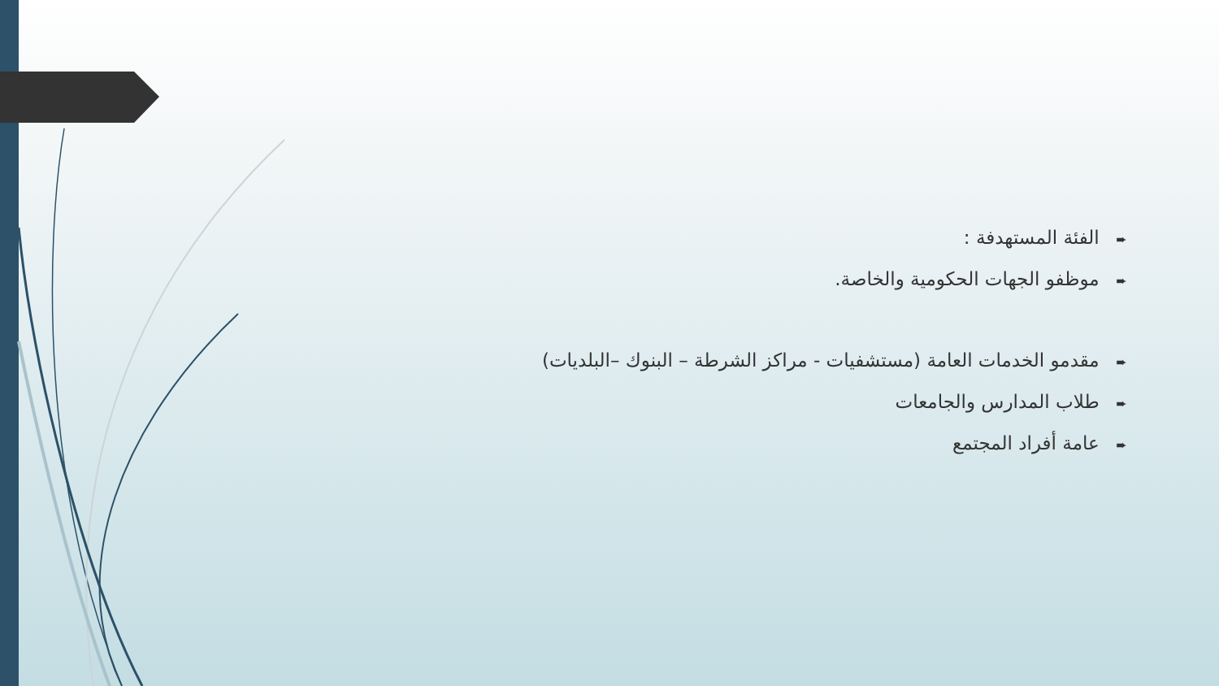➨ الفئة المستهدفة :
➨ موظفو الجهات الحكومية والخاصة.
➨ مقدمو الخدمات العامة (مستشفيات - مراكز الشرطة – البنوك –البلديات)
➨ طلاب المدارس والجامعات
➨ عامة أفراد المجتمع